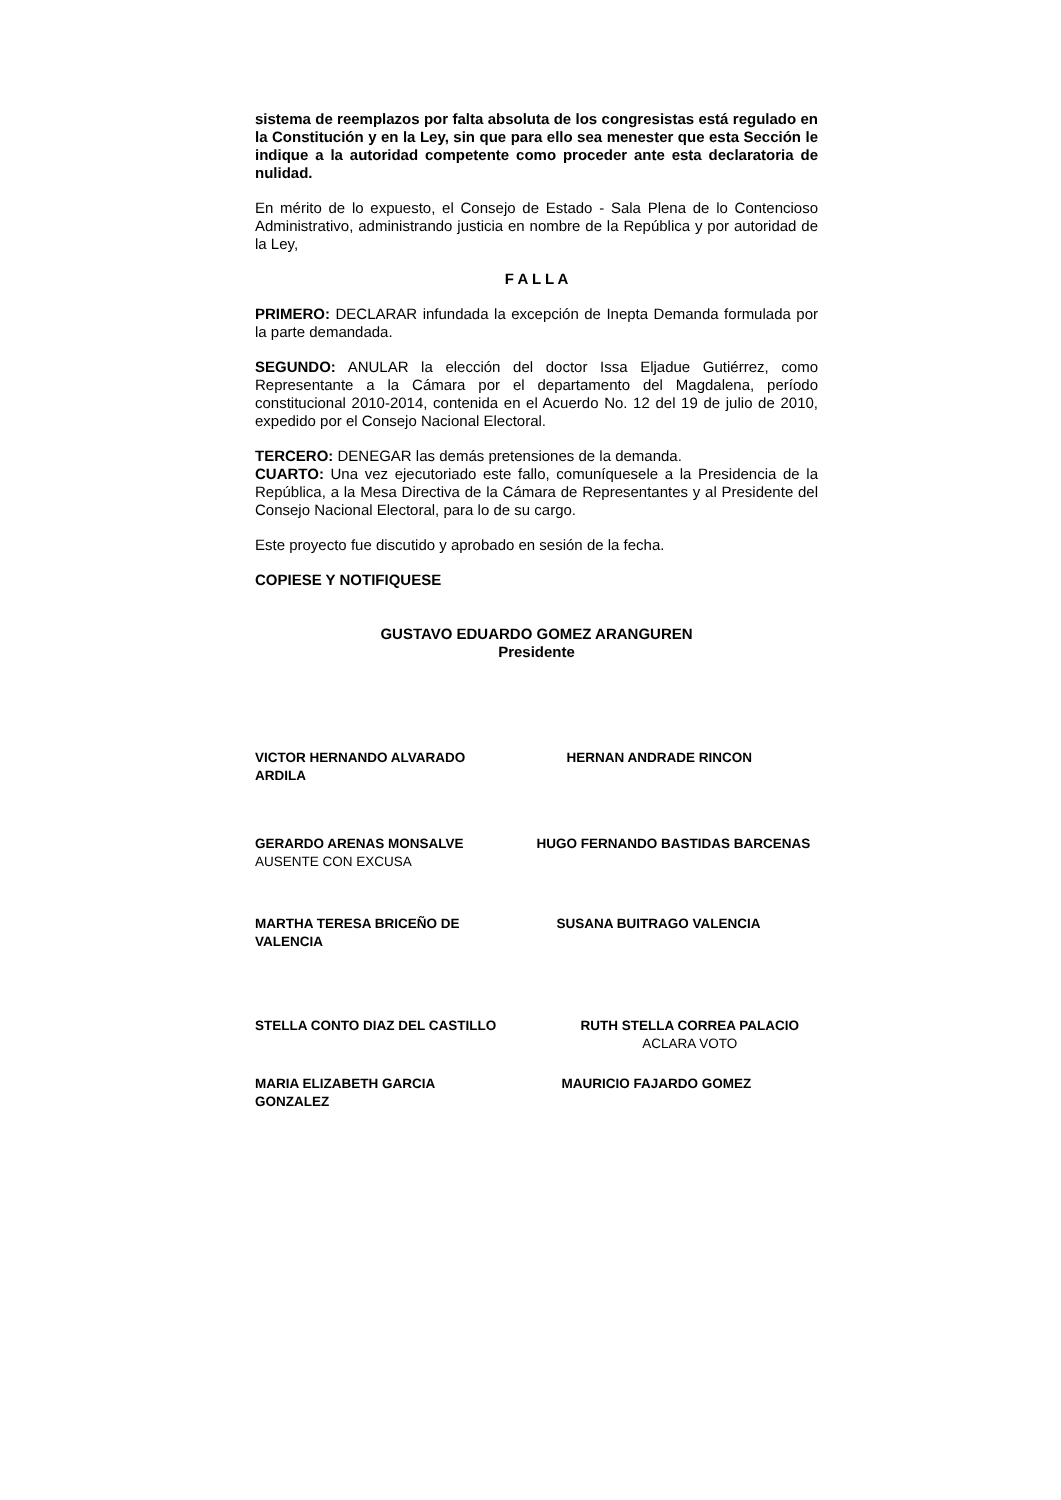sistema de reemplazos por falta absoluta de los congresistas está regulado en la Constitución y en la Ley, sin que para ello sea menester que esta Sección le indique a la autoridad competente como proceder ante esta declaratoria de nulidad.
En mérito de lo expuesto, el Consejo de Estado - Sala Plena de lo Contencioso Administrativo, administrando justicia en nombre de la República y por autoridad de la Ley,
F A L L A
PRIMERO: DECLARAR infundada la excepción de Inepta Demanda formulada por la parte demandada.
SEGUNDO: ANULAR la elección del doctor Issa Eljadue Gutiérrez, como Representante a la Cámara por el departamento del Magdalena, período constitucional 2010-2014, contenida en el Acuerdo No. 12 del 19 de julio de 2010, expedido por el Consejo Nacional Electoral.
TERCERO: DENEGAR las demás pretensiones de la demanda.
CUARTO: Una vez ejecutoriado este fallo, comuníquesele a la Presidencia de la República, a la Mesa Directiva de la Cámara de Representantes y al Presidente del Consejo Nacional Electoral, para lo de su cargo.
Este proyecto fue discutido y aprobado en sesión de la fecha.
COPIESE Y NOTIFIQUESE
GUSTAVO EDUARDO GOMEZ ARANGUREN
Presidente
VICTOR HERNANDO ALVARADO ARDILA
HERNAN ANDRADE RINCON
GERARDO ARENAS MONSALVE
AUSENTE CON EXCUSA
HUGO FERNANDO BASTIDAS BARCENAS
MARTHA TERESA BRICEÑO DE VALENCIA
SUSANA BUITRAGO VALENCIA
STELLA CONTO DIAZ DEL CASTILLO RUTH STELLA CORREA PALACIO
ACLARA VOTO
MARIA ELIZABETH GARCIA GONZALEZ
MAURICIO FAJARDO GOMEZ